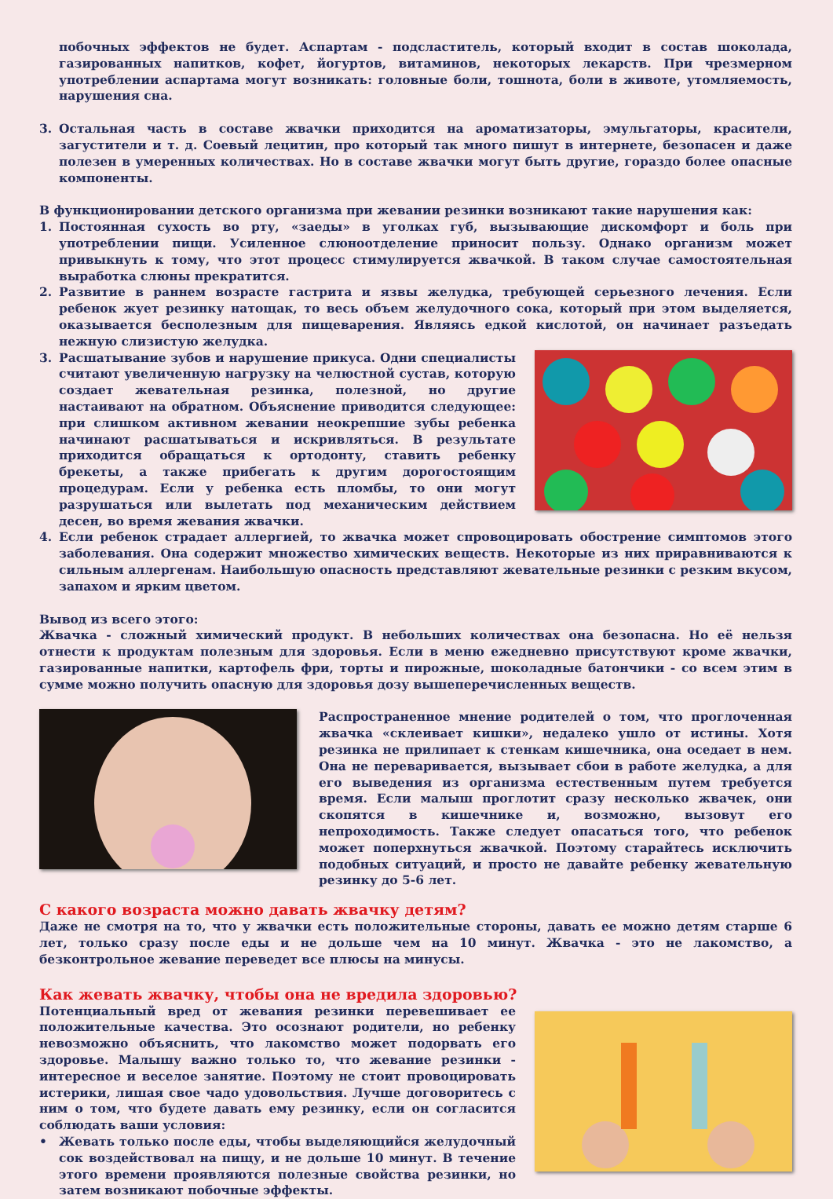побочных эффектов не будет. Аспартам - подсластитель, который входит в состав шоколада, газированных напитков, кофет, йогуртов, витаминов, некоторых лекарств. При чрезмерном употреблении аспартама могут возникать: головные боли, тошнота, боли в животе, утомляемость, нарушения сна.
3. Остальная часть в составе жвачки приходится на ароматизаторы, эмульгаторы, красители, загустители и т. д. Соевый лецитин, про который так много пишут в интернете, безопасен и даже полезен в умеренных количествах. Но в составе жвачки могут быть другие, гораздо более опасные компоненты.
В функционировании детского организма при жевании резинки возникают такие нарушения как:
1. Постоянная сухость во рту, «заеды» в уголках губ, вызывающие дискомфорт и боль при употреблении пищи. Усиленное слюноотделение приносит пользу. Однако организм может привыкнуть к тому, что этот процесс стимулируется жвачкой. В таком случае самостоятельная выработка слюны прекратится.
2. Развитие в раннем возрасте гастрита и язвы желудка, требующей серьезного лечения. Если ребенок жует резинку натощак, то весь объем желудочного сока, который при этом выделяется, оказывается бесполезным для пищеварения. Являясь едкой кислотой, он начинает разъедать нежную слизистую желудка.
3. Расшатывание зубов и нарушение прикуса. Одни специалисты считают увеличенную нагрузку на челюстной сустав, которую создает жевательная резинка, полезной, но другие настаивают на обратном. Объяснение приводится следующее: при слишком активном жевании неокрепшие зубы ребенка начинают расшатываться и искривляться. В результате приходится обращаться к ортодонту, ставить ребенку брекеты, а также прибегать к другим дорогостоящим процедурам. Если у ребенка есть пломбы, то они могут разрушаться или вылетать под механическим действием десен, во время жевания жвачки.
4. Если ребенок страдает аллергией, то жвачка может спровоцировать обострение симптомов этого заболевания. Она содержит множество химических веществ. Некоторые из них приравниваются к сильным аллергенам. Наибольшую опасность представляют жевательные резинки с резким вкусом, запахом и ярким цветом.
Вывод из всего этого:
Жвачка - сложный химический продукт. В небольших количествах она безопасна. Но её нельзя отнести к продуктам полезным для здоровья. Если в меню ежедневно присутствуют кроме жвачки, газированные напитки, картофель фри, торты и пирожные, шоколадные батончики - со всем этим в сумме можно получить опасную для здоровья дозу вышеперечисленных веществ.
Распространенное мнение родителей о том, что проглоченная жвачка «склеивает кишки», недалеко ушло от истины. Хотя резинка не прилипает к стенкам кишечника, она оседает в нем. Она не переваривается, вызывает сбои в работе желудка, а для его выведения из организма естественным путем требуется время. Если малыш проглотит сразу несколько жвачек, они скопятся в кишечнике и, возможно, вызовут его непроходимость. Также следует опасаться того, что ребенок может поперхнуться жвачкой. Поэтому старайтесь исключить подобных ситуаций, и просто не давайте ребенку жевательную резинку до 5-6 лет.
С какого возраста можно давать жвачку детям?
Даже не смотря на то, что у жвачки есть положительные стороны, давать ее можно детям старше 6 лет, только сразу после еды и не дольше чем на 10 минут. Жвачка - это не лакомство, а безконтрольное жевание переведет все плюсы на минусы.
Как жевать жвачку, чтобы она не вредила здоровью?
Потенциальный вред от жевания резинки перевешивает ее положительные качества. Это осознают родители, но ребенку невозможно объяснить, что лакомство может подорвать его здоровье. Малышу важно только то, что жевание резинки - интересное и веселое занятие. Поэтому не стоит провоцировать истерики, лишая свое чадо удовольствия. Лучше договоритесь с ним о том, что будете давать ему резинку, если он согласится соблюдать ваши условия:
• Жевать только после еды, чтобы выделяющийся желудочный сок воздействовал на пищу, и не дольше 10 минут. В течение этого времени проявляются полезные свойства резинки, но затем возникают побочные эффекты.